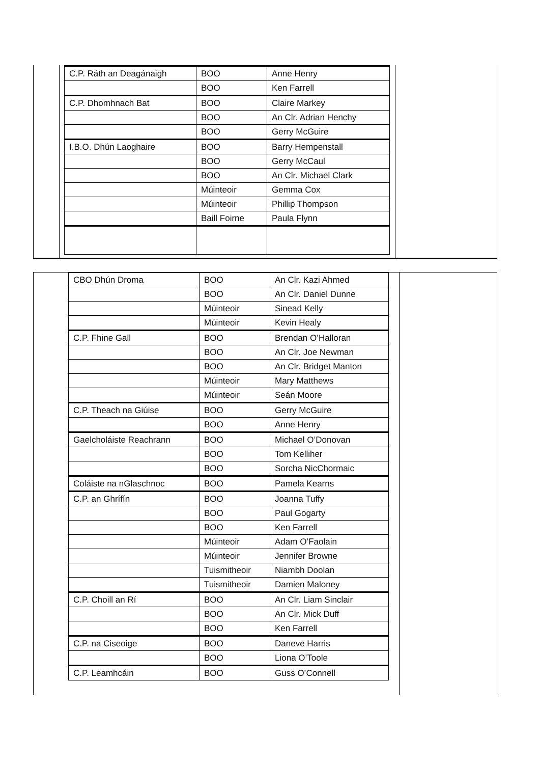| C.P. Ráth an Deagánaigh | BOO | Anne Henry |
| | BOO | Ken Farrell |
| C.P. Dhomhnach Bat | BOO | Claire Markey |
| | BOO | An Clr. Adrian Henchy |
| | BOO | Gerry McGuire |
| I.B.O. Dhún Laoghaire | BOO | Barry Hempenstall |
| | BOO | Gerry McCaul |
| | BOO | An Clr. Michael Clark |
| | Múinteoir | Gemma Cox |
| | Múinteoir | Phillip Thompson |
| | Baill Foirne | Paula Flynn |
| CBO Dhún Droma | BOO | An Clr. Kazi Ahmed |
| | BOO | An Clr. Daniel Dunne |
| | Múinteoir | Sinead Kelly |
| | Múinteoir | Kevin Healy |
| C.P. Fhine Gall | BOO | Brendan O’Halloran |
| | BOO | An Clr. Joe Newman |
| | BOO | An Clr. Bridget Manton |
| | Múinteoir | Mary Matthews |
| | Múinteoir | Seán Moore |
| C.P. Theach na Giúise | BOO | Gerry McGuire |
| | BOO | Anne Henry |
| Gaelcholáiste Reachrann | BOO | Michael O’Donovan |
| | BOO | Tom Kelliher |
| | BOO | Sorcha NicChormaic |
| Coláiste na nGlaschnoc | BOO | Pamela Kearns |
| C.P. an Ghrífín | BOO | Joanna Tuffy |
| | BOO | Paul Gogarty |
| | BOO | Ken Farrell |
| | Múinteoir | Adam O’Faolain |
| | Múinteoir | Jennifer Browne |
| | Tuismitheoir | Niambh Doolan |
| | Tuismitheoir | Damien Maloney |
| C.P. Choill an Rí | BOO | An Clr. Liam Sinclair |
| | BOO | An Clr. Mick Duff |
| | BOO | Ken Farrell |
| C.P. na Ciseoige | BOO | Daneve Harris |
| | BOO | Liona O’Toole |
| C.P. Leamhcáin | BOO | Guss O’Connell |